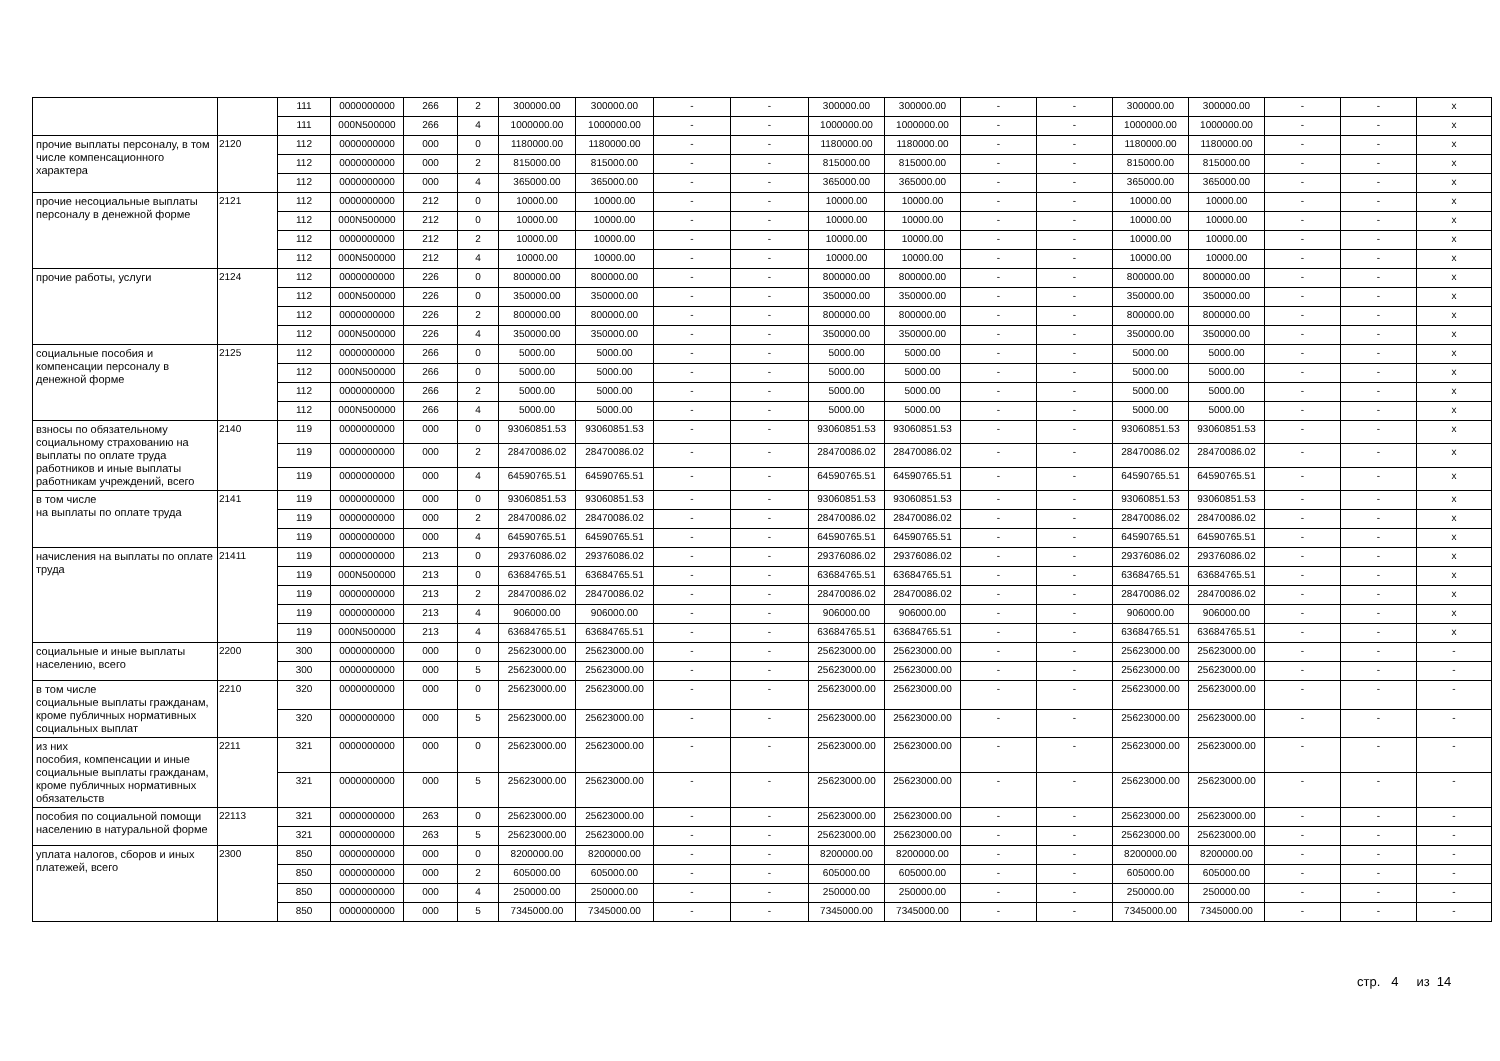| | | 111 | 0000000000 | 266 | 2 | 300000.00 | 300000.00 | - | - | 300000.00 | 300000.00 | - | - | 300000.00 | 300000.00 | - | - | x |
| | | 111 | 000N500000 | 266 | 4 | 1000000.00 | 1000000.00 | - | - | 1000000.00 | 1000000.00 | - | - | 1000000.00 | 1000000.00 | - | - | x |
| прочие выплаты персоналу, в том числе компенсационного характера | 2120 | 112 | 0000000000 | 000 | 0 | 1180000.00 | 1180000.00 | - | - | 1180000.00 | 1180000.00 | - | - | 1180000.00 | 1180000.00 | - | - | x |
| | | 112 | 0000000000 | 000 | 2 | 815000.00 | 815000.00 | - | - | 815000.00 | 815000.00 | - | - | 815000.00 | 815000.00 | - | - | x |
| | | 112 | 0000000000 | 000 | 4 | 365000.00 | 365000.00 | - | - | 365000.00 | 365000.00 | - | - | 365000.00 | 365000.00 | - | - | x |
| прочие несоциальные выплаты персоналу в денежной форме | 2121 | 112 | 0000000000 | 212 | 0 | 10000.00 | 10000.00 | - | - | 10000.00 | 10000.00 | - | - | 10000.00 | 10000.00 | - | - | x |
| | | 112 | 000N500000 | 212 | 0 | 10000.00 | 10000.00 | - | - | 10000.00 | 10000.00 | - | - | 10000.00 | 10000.00 | - | - | x |
| | | 112 | 0000000000 | 212 | 2 | 10000.00 | 10000.00 | - | - | 10000.00 | 10000.00 | - | - | 10000.00 | 10000.00 | - | - | x |
| | | 112 | 000N500000 | 212 | 4 | 10000.00 | 10000.00 | - | - | 10000.00 | 10000.00 | - | - | 10000.00 | 10000.00 | - | - | x |
| прочие работы, услуги | 2124 | 112 | 0000000000 | 226 | 0 | 800000.00 | 800000.00 | - | - | 800000.00 | 800000.00 | - | - | 800000.00 | 800000.00 | - | - | x |
| | | 112 | 000N500000 | 226 | 0 | 350000.00 | 350000.00 | - | - | 350000.00 | 350000.00 | - | - | 350000.00 | 350000.00 | - | - | x |
| | | 112 | 0000000000 | 226 | 2 | 800000.00 | 800000.00 | - | - | 800000.00 | 800000.00 | - | - | 800000.00 | 800000.00 | - | - | x |
| | | 112 | 000N500000 | 226 | 4 | 350000.00 | 350000.00 | - | - | 350000.00 | 350000.00 | - | - | 350000.00 | 350000.00 | - | - | x |
| социальные пособия и компенсации персоналу в денежной форме | 2125 | 112 | 0000000000 | 266 | 0 | 5000.00 | 5000.00 | - | - | 5000.00 | 5000.00 | - | - | 5000.00 | 5000.00 | - | - | x |
| | | 112 | 000N500000 | 266 | 0 | 5000.00 | 5000.00 | - | - | 5000.00 | 5000.00 | - | - | 5000.00 | 5000.00 | - | - | x |
| | | 112 | 0000000000 | 266 | 2 | 5000.00 | 5000.00 | - | - | 5000.00 | 5000.00 | - | - | 5000.00 | 5000.00 | - | - | x |
| | | 112 | 000N500000 | 266 | 4 | 5000.00 | 5000.00 | - | - | 5000.00 | 5000.00 | - | - | 5000.00 | 5000.00 | - | - | x |
| взносы по обязательному социальному страхованию на выплаты по оплате труда работников и иные выплаты работникам учреждений, всего | 2140 | 119 | 0000000000 | 000 | 0 | 93060851.53 | 93060851.53 | - | - | 93060851.53 | 93060851.53 | - | - | 93060851.53 | 93060851.53 | - | - | x |
| | | 119 | 0000000000 | 000 | 2 | 28470086.02 | 28470086.02 | - | - | 28470086.02 | 28470086.02 | - | - | 28470086.02 | 28470086.02 | - | - | x |
| | | 119 | 0000000000 | 000 | 4 | 64590765.51 | 64590765.51 | - | - | 64590765.51 | 64590765.51 | - | - | 64590765.51 | 64590765.51 | - | - | x |
| в том числе на выплаты по оплате труда | 2141 | 119 | 0000000000 | 000 | 0 | 93060851.53 | 93060851.53 | - | - | 93060851.53 | 93060851.53 | - | - | 93060851.53 | 93060851.53 | - | - | x |
| | | 119 | 0000000000 | 000 | 2 | 28470086.02 | 28470086.02 | - | - | 28470086.02 | 28470086.02 | - | - | 28470086.02 | 28470086.02 | - | - | x |
| | | 119 | 0000000000 | 000 | 4 | 64590765.51 | 64590765.51 | - | - | 64590765.51 | 64590765.51 | - | - | 64590765.51 | 64590765.51 | - | - | x |
| начисления на выплаты по оплате труда | 21411 | 119 | 0000000000 | 213 | 0 | 29376086.02 | 29376086.02 | - | - | 29376086.02 | 29376086.02 | - | - | 29376086.02 | 29376086.02 | - | - | x |
| | | 119 | 000N500000 | 213 | 0 | 63684765.51 | 63684765.51 | - | - | 63684765.51 | 63684765.51 | - | - | 63684765.51 | 63684765.51 | - | - | x |
| | | 119 | 0000000000 | 213 | 2 | 28470086.02 | 28470086.02 | - | - | 28470086.02 | 28470086.02 | - | - | 28470086.02 | 28470086.02 | - | - | x |
| | | 119 | 0000000000 | 213 | 4 | 906000.00 | 906000.00 | - | - | 906000.00 | 906000.00 | - | - | 906000.00 | 906000.00 | - | - | x |
| | | 119 | 000N500000 | 213 | 4 | 63684765.51 | 63684765.51 | - | - | 63684765.51 | 63684765.51 | - | - | 63684765.51 | 63684765.51 | - | - | x |
| социальные и иные выплаты населению, всего | 2200 | 300 | 0000000000 | 000 | 0 | 25623000.00 | 25623000.00 | - | - | 25623000.00 | 25623000.00 | - | - | 25623000.00 | 25623000.00 | - | - | - |
| | | 300 | 0000000000 | 000 | 5 | 25623000.00 | 25623000.00 | - | - | 25623000.00 | 25623000.00 | - | - | 25623000.00 | 25623000.00 | - | - | - |
| в том числе социальные выплаты гражданам, кроме публичных нормативных социальных выплат | 2210 | 320 | 0000000000 | 000 | 0 | 25623000.00 | 25623000.00 | - | - | 25623000.00 | 25623000.00 | - | - | 25623000.00 | 25623000.00 | - | - | - |
| | | 320 | 0000000000 | 000 | 5 | 25623000.00 | 25623000.00 | - | - | 25623000.00 | 25623000.00 | - | - | 25623000.00 | 25623000.00 | - | - | - |
| из них пособия, компенсации и иные социальные выплаты гражданам, кроме публичных нормативных обязательств | 2211 | 321 | 0000000000 | 000 | 0 | 25623000.00 | 25623000.00 | - | - | 25623000.00 | 25623000.00 | - | - | 25623000.00 | 25623000.00 | - | - | - |
| | | 321 | 0000000000 | 000 | 5 | 25623000.00 | 25623000.00 | - | - | 25623000.00 | 25623000.00 | - | - | 25623000.00 | 25623000.00 | - | - | - |
| пособия по социальной помощи населению в натуральной форме | 22113 | 321 | 0000000000 | 263 | 0 | 25623000.00 | 25623000.00 | - | - | 25623000.00 | 25623000.00 | - | - | 25623000.00 | 25623000.00 | - | - | - |
| | | 321 | 0000000000 | 263 | 5 | 25623000.00 | 25623000.00 | - | - | 25623000.00 | 25623000.00 | - | - | 25623000.00 | 25623000.00 | - | - | - |
| уплата налогов, сборов и иных платежей, всего | 2300 | 850 | 0000000000 | 000 | 0 | 8200000.00 | 8200000.00 | - | - | 8200000.00 | 8200000.00 | - | - | 8200000.00 | 8200000.00 | - | - | - |
| | | 850 | 0000000000 | 000 | 2 | 605000.00 | 605000.00 | - | - | 605000.00 | 605000.00 | - | - | 605000.00 | 605000.00 | - | - | - |
| | | 850 | 0000000000 | 000 | 4 | 250000.00 | 250000.00 | - | - | 250000.00 | 250000.00 | - | - | 250000.00 | 250000.00 | - | - | - |
| | | 850 | 0000000000 | 000 | 5 | 7345000.00 | 7345000.00 | - | - | 7345000.00 | 7345000.00 | - | - | 7345000.00 | 7345000.00 | - | - | - |
стр. 4 из 14